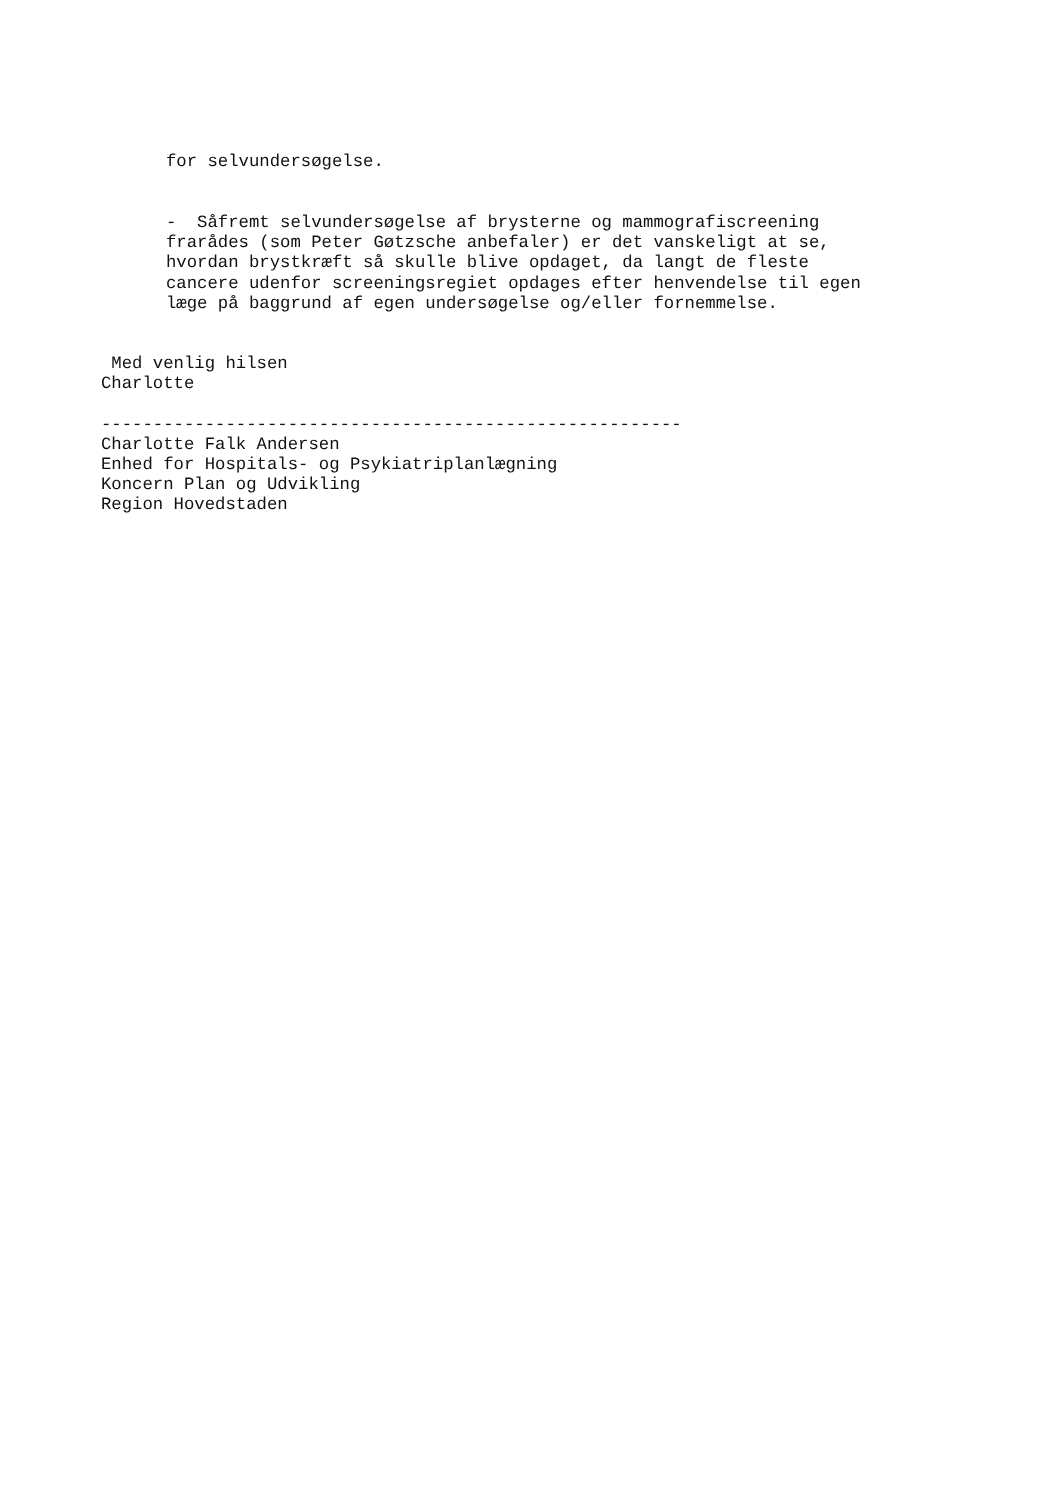for selvundersøgelse.
- Såfremt selvundersøgelse af brysterne og mammografiscreening frarådes (som Peter Gøtzsche anbefaler) er det vanskeligt at se, hvordan brystkræft så skulle blive opdaget, da langt de fleste cancere udenfor screeningsregiet opdages efter henvendelse til egen læge på baggrund af egen undersøgelse og/eller fornemmelse.
Med venlig hilsen Charlotte -------------------------------------------------------- Charlotte Falk Andersen Enhed for Hospitals- og Psykiatriplanlægning Koncern Plan og Udvikling Region Hovedstaden